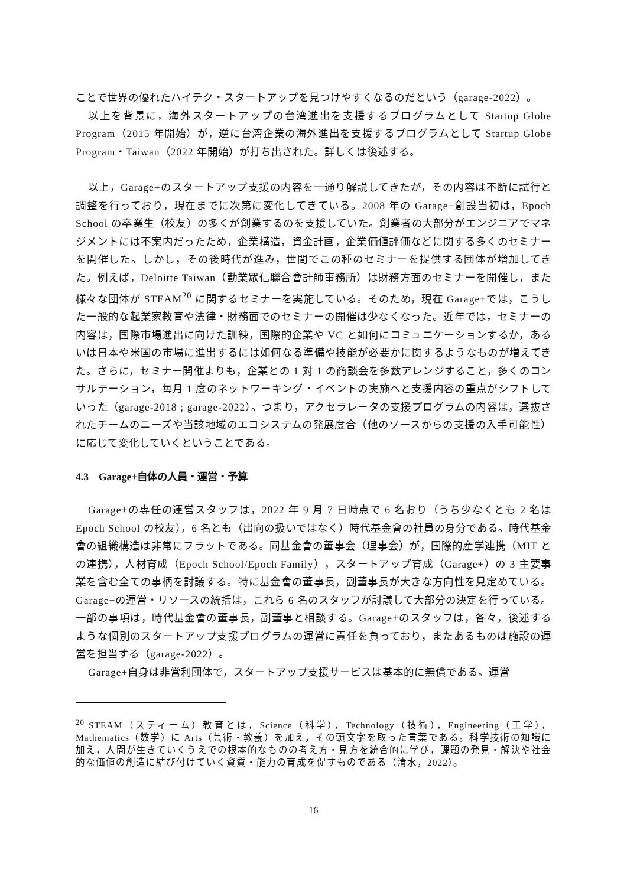ことで世界の優れたハイテク・スタートアップを見つけやすくなるのだという（garage-2022）。
以上を背景に，海外スタートアップの台湾進出を支援するプログラムとして Startup Globe Program（2015 年開始）が，逆に台湾企業の海外進出を支援するプログラムとして Startup Globe Program・Taiwan（2022 年開始）が打ち出された。詳しくは後述する。
以上，Garage+のスタートアップ支援の内容を一通り解説してきたが，その内容は不断に試行と調整を行っており，現在までに次第に変化してきている。2008 年の Garage+創設当初は，Epoch School の卒業生（校友）の多くが創業するのを支援していた。創業者の大部分がエンジニアでマネジメントには不案内だったため，企業構造，資金計画，企業価値評価などに関する多くのセミナーを開催した。しかし，その後時代が進み，世間でこの種のセミナーを提供する団体が増加してきた。例えば，Deloitte Taiwan（勤業眾信聯合會計師事務所）は財務方面のセミナーを開催し，また様々な団体が STEAM<sup>20</sup> に関するセミナーを実施している。そのため，現在 Garage+では，こうした一般的な起業家教育や法律・財務面でのセミナーの開催は少なくなった。近年では，セミナーの内容は，国際市場進出に向けた訓練，国際的企業や VC と如何にコミュニケーションするか，あるいは日本や米国の市場に進出するには如何なる準備や技能が必要かに関するようなものが増えてきた。さらに，セミナー開催よりも，企業との 1 対 1 の商談会を多数アレンジすること，多くのコンサルテーション，毎月 1 度のネットワーキング・イベントの実施へと支援内容の重点がシフトしていった（garage-2018 ; garage-2022）。つまり，アクセラレータの支援プログラムの内容は，選抜されたチームのニーズや当該地域のエコシステムの発展度合（他のソースからの支援の入手可能性）に応じて変化していくということである。
4.3　Garage+自体の人員・運営・予算
Garage+の専任の運営スタッフは，2022 年 9 月 7 日時点で 6 名おり（うち少なくとも 2 名は Epoch School の校友），6 名とも（出向の扱いではなく）時代基金會の社員の身分である。時代基金會の組織構造は非常にフラットである。同基金會の董事会（理事会）が，国際的産学連携（MIT との連携），人材育成（Epoch School/Epoch Family），スタートアップ育成（Garage+）の 3 主要事業を含む全ての事柄を討議する。特に基金會の董事長，副董事長が大きな方向性を見定めている。Garage+の運営・リソースの統括は，これら 6 名のスタッフが討議して大部分の決定を行っている。一部の事項は，時代基金會の董事長，副董事と相談する。Garage+のスタッフは，各々，後述するような個別のスタートアップ支援プログラムの運営に責任を負っており，またあるものは施設の運営を担当する（garage-2022）。
Garage+自身は非営利団体で，スタートアップ支援サービスは基本的に無償である。運営
<sup>20</sup> STEAM（スティーム）教育とは，Science（科学），Technology（技術），Engineering（工学），Mathematics（数学）に Arts（芸術・教養）を加え，その頭文字を取った言葉である。科学技術の知識に加え，人間が生きていくうえでの根本的なものの考え方・見方を統合的に学び，課題の発見・解決や社会的な価値の創造に結び付けていく資質・能力の育成を促すものである（清水，2022）。
16